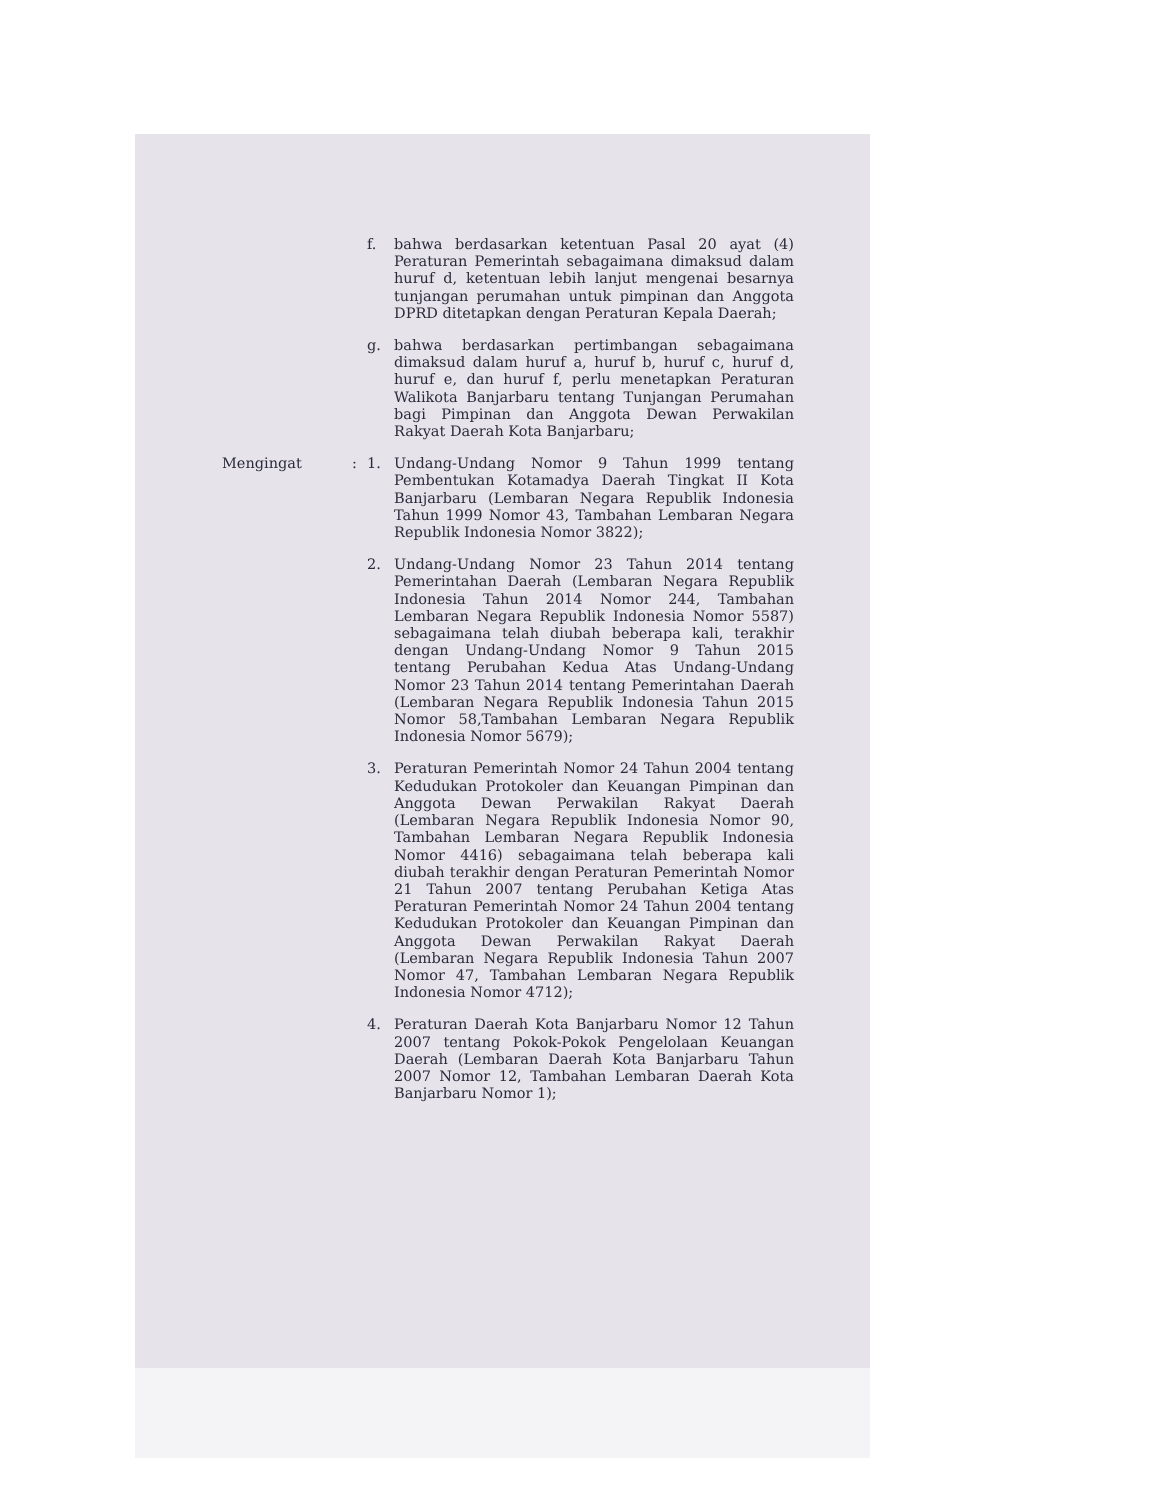f. bahwa berdasarkan ketentuan Pasal 20 ayat (4) Peraturan Pemerintah sebagaimana dimaksud dalam huruf d, ketentuan lebih lanjut mengenai besarnya tunjangan perumahan untuk pimpinan dan Anggota DPRD ditetapkan dengan Peraturan Kepala Daerah;
g. bahwa berdasarkan pertimbangan sebagaimana dimaksud dalam huruf a, huruf b, huruf c, huruf d, huruf e, dan huruf f, perlu menetapkan Peraturan Walikota Banjarbaru tentang Tunjangan Perumahan bagi Pimpinan dan Anggota Dewan Perwakilan Rakyat Daerah Kota Banjarbaru;
Mengingat : 1. Undang-Undang Nomor 9 Tahun 1999 tentang Pembentukan Kotamadya Daerah Tingkat II Kota Banjarbaru (Lembaran Negara Republik Indonesia Tahun 1999 Nomor 43, Tambahan Lembaran Negara Republik Indonesia Nomor 3822);
2. Undang-Undang Nomor 23 Tahun 2014 tentang Pemerintahan Daerah (Lembaran Negara Republik Indonesia Tahun 2014 Nomor 244, Tambahan Lembaran Negara Republik Indonesia Nomor 5587) sebagaimana telah diubah beberapa kali, terakhir dengan Undang-Undang Nomor 9 Tahun 2015 tentang Perubahan Kedua Atas Undang-Undang Nomor 23 Tahun 2014 tentang Pemerintahan Daerah (Lembaran Negara Republik Indonesia Tahun 2015 Nomor 58,Tambahan Lembaran Negara Republik Indonesia Nomor 5679);
3. Peraturan Pemerintah Nomor 24 Tahun 2004 tentang Kedudukan Protokoler dan Keuangan Pimpinan dan Anggota Dewan Perwakilan Rakyat Daerah (Lembaran Negara Republik Indonesia Nomor 90, Tambahan Lembaran Negara Republik Indonesia Nomor 4416) sebagaimana telah beberapa kali diubah terakhir dengan Peraturan Pemerintah Nomor 21 Tahun 2007 tentang Perubahan Ketiga Atas Peraturan Pemerintah Nomor 24 Tahun 2004 tentang Kedudukan Protokoler dan Keuangan Pimpinan dan Anggota Dewan Perwakilan Rakyat Daerah (Lembaran Negara Republik Indonesia Tahun 2007 Nomor 47, Tambahan Lembaran Negara Republik Indonesia Nomor 4712);
4. Peraturan Daerah Kota Banjarbaru Nomor 12 Tahun 2007 tentang Pokok-Pokok Pengelolaan Keuangan Daerah (Lembaran Daerah Kota Banjarbaru Tahun 2007 Nomor 12, Tambahan Lembaran Daerah Kota Banjarbaru Nomor 1);